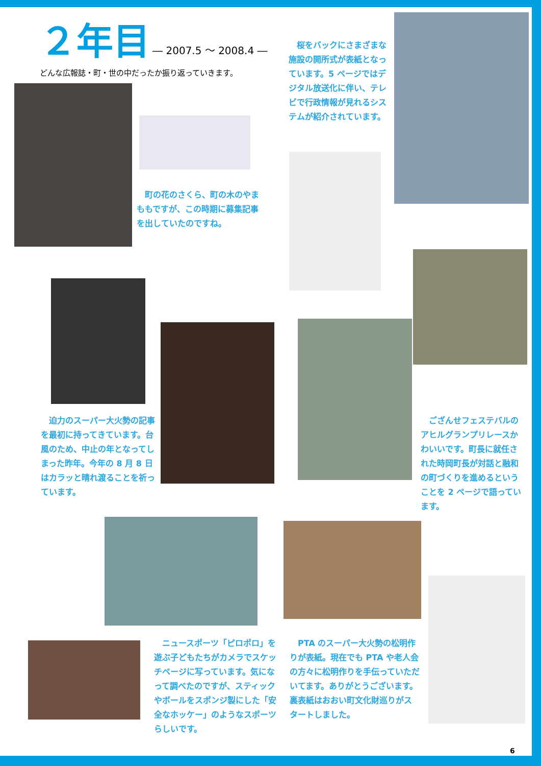２年目 ― 2007.5 ～ 2008.4 ―
どんな広報誌・町・世の中だったか振り返っていきます。
　町の花のさくら、町の木のやまももですが、この時期に募集記事を出していたのですね。
　桜をバックにさまざまな施設の開所式が表紙となっています。5 ページではデジタル放送化に伴い、テレビで行政情報が見れるシステムが紹介されています。
　迫力のスーパー大火勢の記事を最初に持ってきています。台風のため、中止の年となってしまった昨年。今年の 8 月 8 日はカラッと晴れ渡ることを祈っています。
　ござんせフェステバルのアヒルグランプリレースかわいいです。町長に就任された時岡町長が対話と融和の町づくりを進めるということを 2 ページで語っています。
　ニュースポーツ「ピロポロ」を遊ぶ子どもたちがカメラでスケッチページに写っています。気になって調べたのですが、スティックやボールをスポンジ製にした「安全なホッケー」のようなスポーツらしいです。
　PTA のスーパー大火勢の松明作りが表紙。現在でも PTA や老人会の方々に松明作りを手伝っていただいてます。ありがとうございます。裏表紙はおおい町文化財巡りがスタートしました。
6